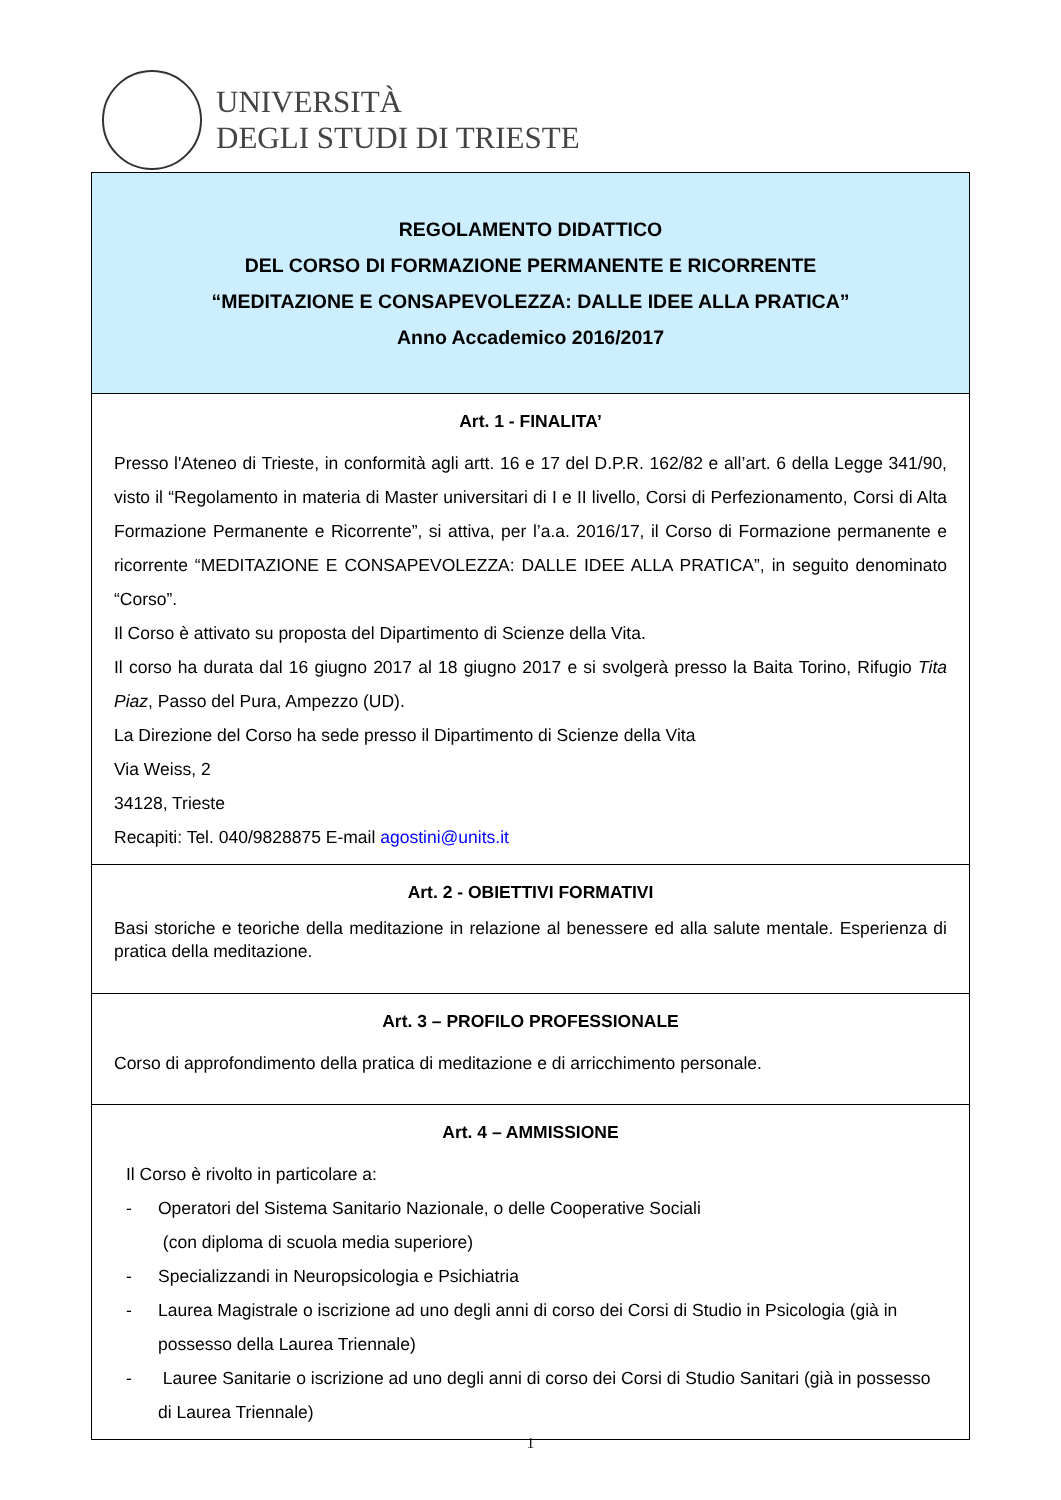UNIVERSITÀ
DEGLI STUDI DI TRIESTE
| REGOLAMENTO DIDATTICO DEL CORSO DI FORMAZIONE PERMANENTE E RICORRENTE “MEDITAZIONE E CONSAPEVOLEZZA: DALLE IDEE ALLA PRATICA” Anno Accademico 2016/2017 |
| Art. 1 - FINALITA’ Presso l'Ateneo di Trieste, in conformità agli artt. 16 e 17 del D.P.R. 162/82 e all’art. 6 della Legge 341/90, visto il “Regolamento in materia di Master universitari di I e II livello, Corsi di Perfezionamento, Corsi di Alta Formazione Permanente e Ricorrente”, si attiva, per l’a.a. 2016/17, il Corso di Formazione permanente e ricorrente “MEDITAZIONE E CONSAPEVOLEZZA: DALLE IDEE ALLA PRATICA”, in seguito denominato “Corso”. Il Corso è attivato su proposta del Dipartimento di Scienze della Vita. Il corso ha durata dal 16 giugno 2017 al 18 giugno 2017 e si svolgerà presso la Baita Torino, Rifugio Tita Piaz , Passo del Pura, Ampezzo (UD). La Direzione del Corso ha sede presso il Dipartimento di Scienze della Vita Via Weiss, 2 34128, Trieste Recapiti: Tel. 040/9828875 E-mail agostini@units.it |
| Art. 2 - OBIETTIVI FORMATIVI Basi storiche e teoriche della meditazione in relazione al benessere ed alla salute mentale. Esperienza di pratica della meditazione. |
| Art. 3 – PROFILO PROFESSIONALE Corso di approfondimento della pratica di meditazione e di arricchimento personale. |
| Art. 4 – AMMISSIONE Il Corso è rivolto in particolare a: - Operatori del Sistema Sanitario Nazionale, o delle Cooperative Sociali (con diploma di scuola media superiore) - Specializzandi in Neuropsicologia e Psichiatria - Laurea Magistrale o iscrizione ad uno degli anni di corso dei Corsi di Studio in Psicologia (già in possesso della Laurea Triennale) - Lauree Sanitarie o iscrizione ad uno degli anni di corso dei Corsi di Studio Sanitari (già in possesso di Laurea Triennale) |
1